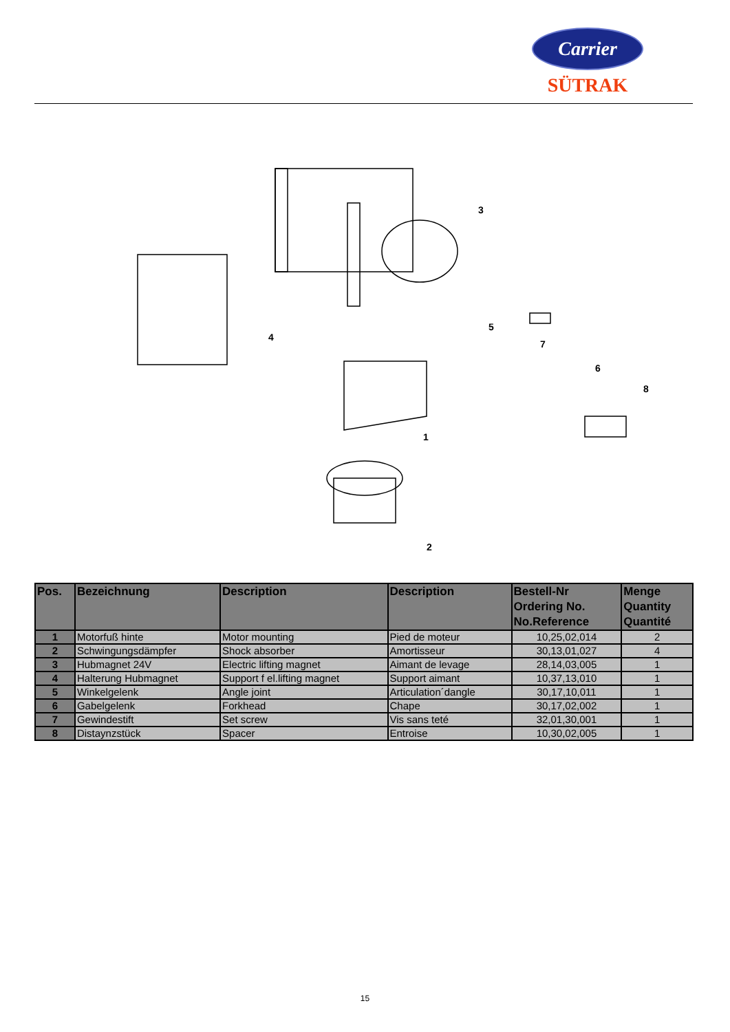Carrier
SÜTRAK
3
4
5
7
6
8
1
2
| Pos. | Bezeichnung | Description | Description | Bestell-Nr Ordering No. No.Reference | Menge Quantity Quantité |
| --- | --- | --- | --- | --- | --- |
| 1 | Motorfuß hinte | Motor mounting | Pied de moteur | 10,25,02,014 | 2 |
| 2 | Schwingungsdämpfer | Shock absorber | Amortisseur | 30,13,01,027 | 4 |
| 3 | Hubmagnet 24V | Electric lifting magnet | Aimant de levage | 28,14,03,005 | 1 |
| 4 | Halterung Hubmagnet | Support f el.lifting magnet | Support aimant | 10,37,13,010 | 1 |
| 5 | Winkelgelenk | Angle joint | Articulation´dangle | 30,17,10,011 | 1 |
| 6 | Gabelgelenk | Forkhead | Chape | 30,17,02,002 | 1 |
| 7 | Gewindestift | Set screw | Vis sans teté | 32,01,30,001 | 1 |
| 8 | Distaynzstück | Spacer | Entroise | 10,30,02,005 | 1 |
15